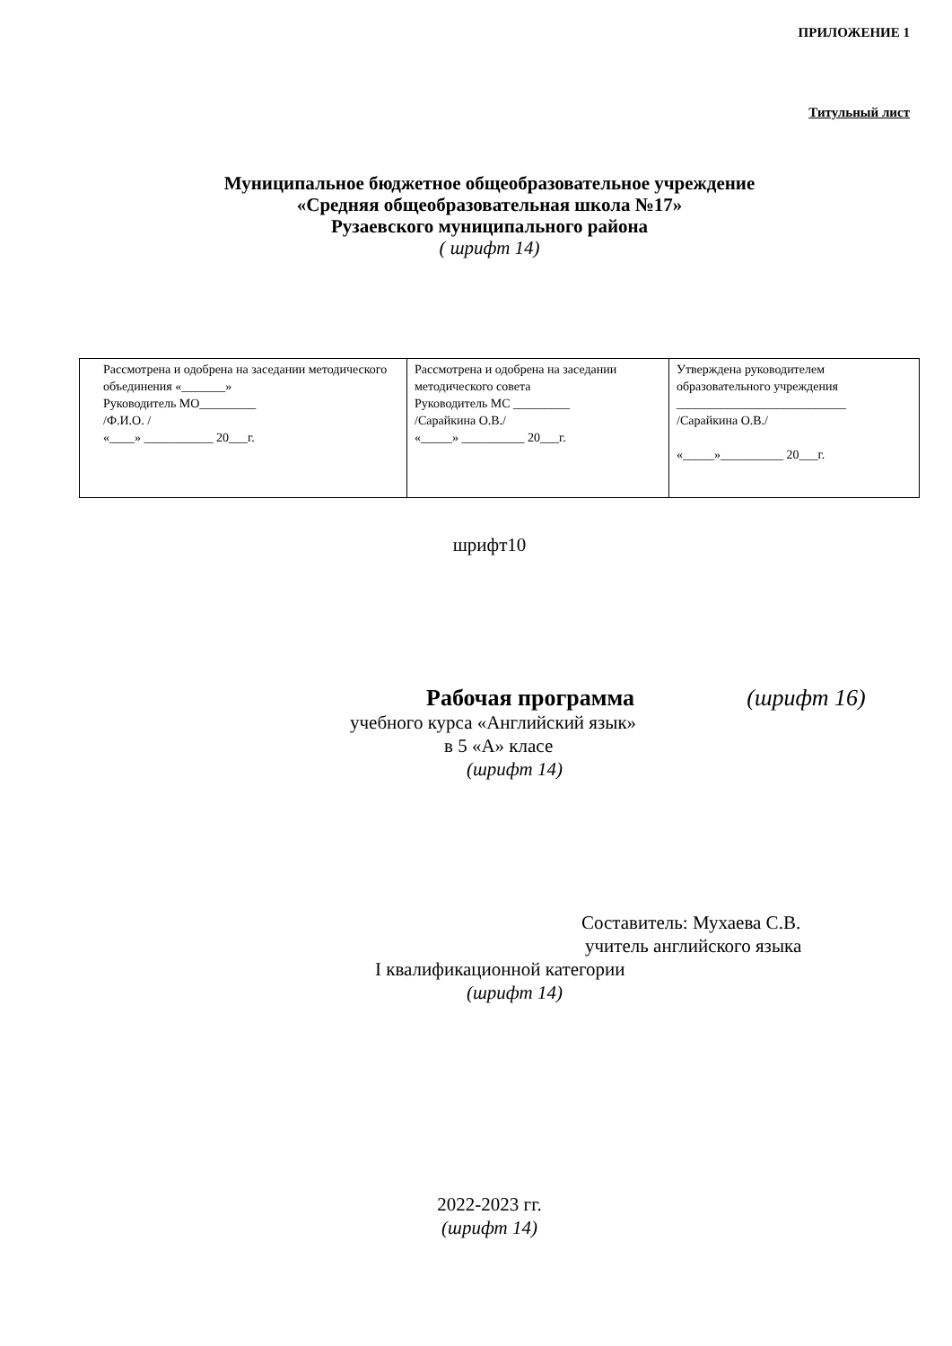ПРИЛОЖЕНИЕ 1
Титульный лист
Муниципальное бюджетное общеобразовательное учреждение
«Средняя общеобразовательная школа №17»
Рузаевского муниципального района
( шрифт 14)
| Рассмотрена и одобрена на заседании методического объединения «_______» Руководитель МО_________ /Ф.И.О. / «____» ___________ 20___г. | Рассмотрена и одобрена на заседании методического совета Руководитель МС _________ /Сарайкина О.В./ «_____» __________ 20___г. | Утверждена руководителем образовательного учреждения ___________________________ /Сарайкина О.В./ «_____»__________ 20___г. |
шрифт10
Рабочая программа (шрифт 16)
учебного курса «Английский язык»
в 5 «А» класе
(шрифт 14)
Составитель: Мухаева С.В.
учитель английского языка
I квалификационной категории
(шрифт 14)
2022-2023 гг.
(шрифт 14)